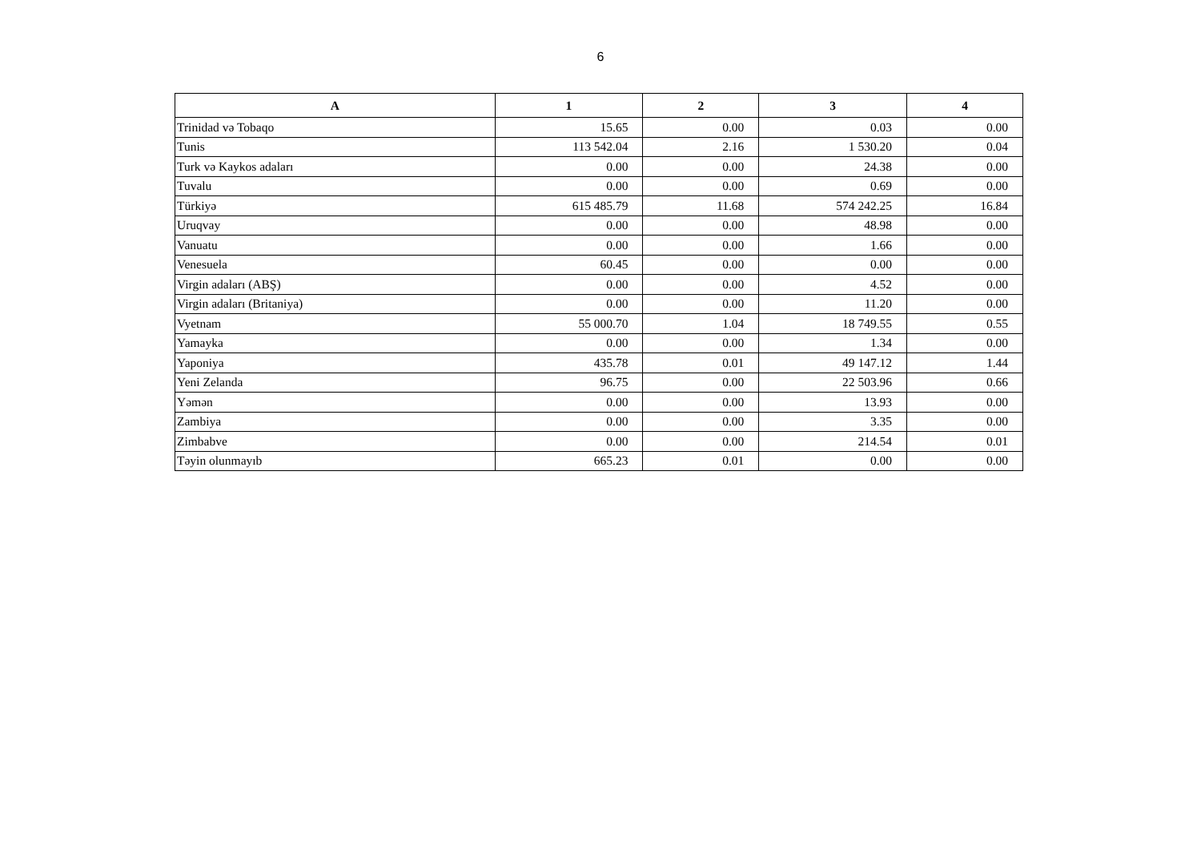6
| A | 1 | 2 | 3 | 4 |
| --- | --- | --- | --- | --- |
| Trinidad və Tobaqo | 15.65 | 0.00 | 0.03 | 0.00 |
| Tunis | 113 542.04 | 2.16 | 1 530.20 | 0.04 |
| Turk və Kaykos adaları | 0.00 | 0.00 | 24.38 | 0.00 |
| Tuvalu | 0.00 | 0.00 | 0.69 | 0.00 |
| Türkiyə | 615 485.79 | 11.68 | 574 242.25 | 16.84 |
| Uruqvay | 0.00 | 0.00 | 48.98 | 0.00 |
| Vanuatu | 0.00 | 0.00 | 1.66 | 0.00 |
| Venesuela | 60.45 | 0.00 | 0.00 | 0.00 |
| Virgin adaları (ABŞ) | 0.00 | 0.00 | 4.52 | 0.00 |
| Virgin adaları (Britaniya) | 0.00 | 0.00 | 11.20 | 0.00 |
| Vyetnam | 55 000.70 | 1.04 | 18 749.55 | 0.55 |
| Yamayka | 0.00 | 0.00 | 1.34 | 0.00 |
| Yaponiya | 435.78 | 0.01 | 49 147.12 | 1.44 |
| Yeni Zelanda | 96.75 | 0.00 | 22 503.96 | 0.66 |
| Yəmən | 0.00 | 0.00 | 13.93 | 0.00 |
| Zambiya | 0.00 | 0.00 | 3.35 | 0.00 |
| Zimbabve | 0.00 | 0.00 | 214.54 | 0.01 |
| Təyin olunmayıb | 665.23 | 0.01 | 0.00 | 0.00 |